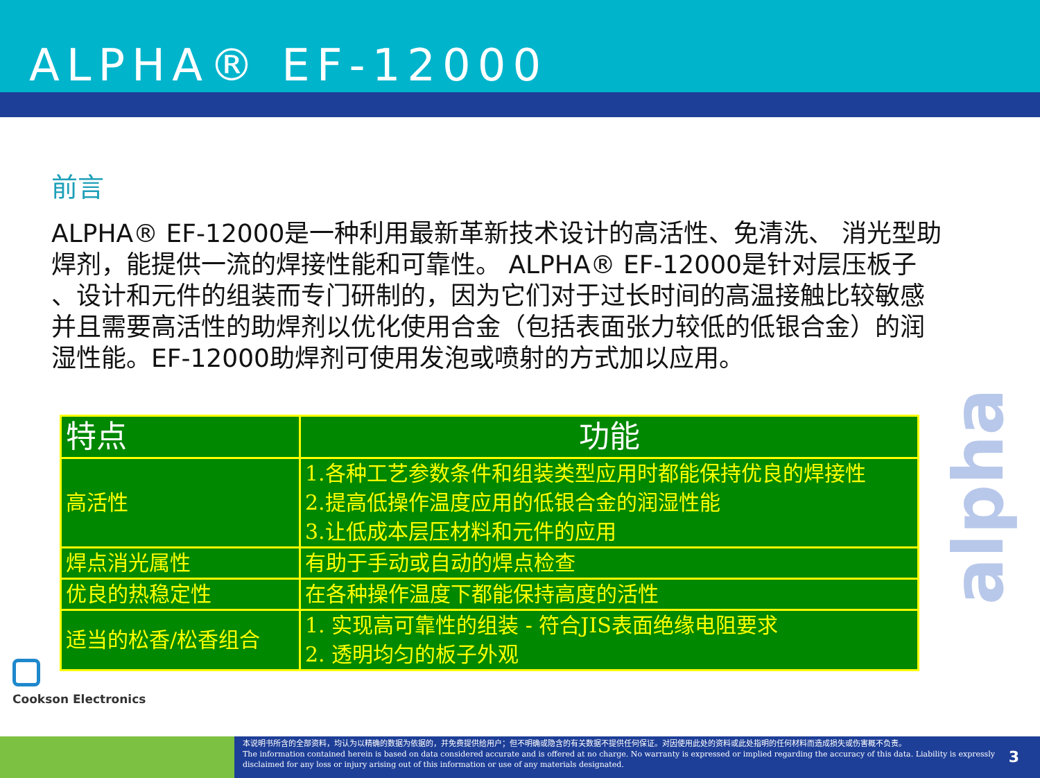ALPHA® EF-12000
前言
ALPHA® EF-12000是一种利用最新革新技术设计的高活性、免清洗、 消光型助焊剂，能提供一流的焊接性能和可靠性。 ALPHA® EF-12000是针对层压板子 、设计和元件的组装而专门研制的，因为它们对于过长时间的高温接触比较敏感并且需要高活性的助焊剂以优化使用合金（包括表面张力较低的低银合金）的润湿性能。EF-12000助焊剂可使用发泡或喷射的方式加以应用。
| 特点 | 功能 |
| --- | --- |
| 高活性 | 1.各种工艺参数条件和组装类型应用时都能保持优良的焊接性 2.提高低操作温度应用的低银合金的润湿性能 3.让低成本层压材料和元件的应用 |
| 焊点消光属性 | 有助于手动或自动的焊点检查 |
| 优良的热稳定性 | 在各种操作温度下都能保持高度的活性 |
| 适当的松香/松香组合 | 1. 实现高可靠性的组装 - 符合JIS表面绝缘电阻要求 2. 透明均匀的板子外观 |
alpha
Cookson Electronics
本说明书所含的全部资料，均认为以精确的数据为依据的，并免费提供给用户；但不明确或隐含的有关数据不提供任何保证。对因使用此处的资料或此处指明的任何材料而造成损失或伤害概不负责。
The information contained herein is based on data considered accurate and is offered at no charge. No warranty is expressed or implied regarding the accuracy of this data. Liability is expressly disclaimed for any loss or injury arising out of this information or use of any materials designated.
3